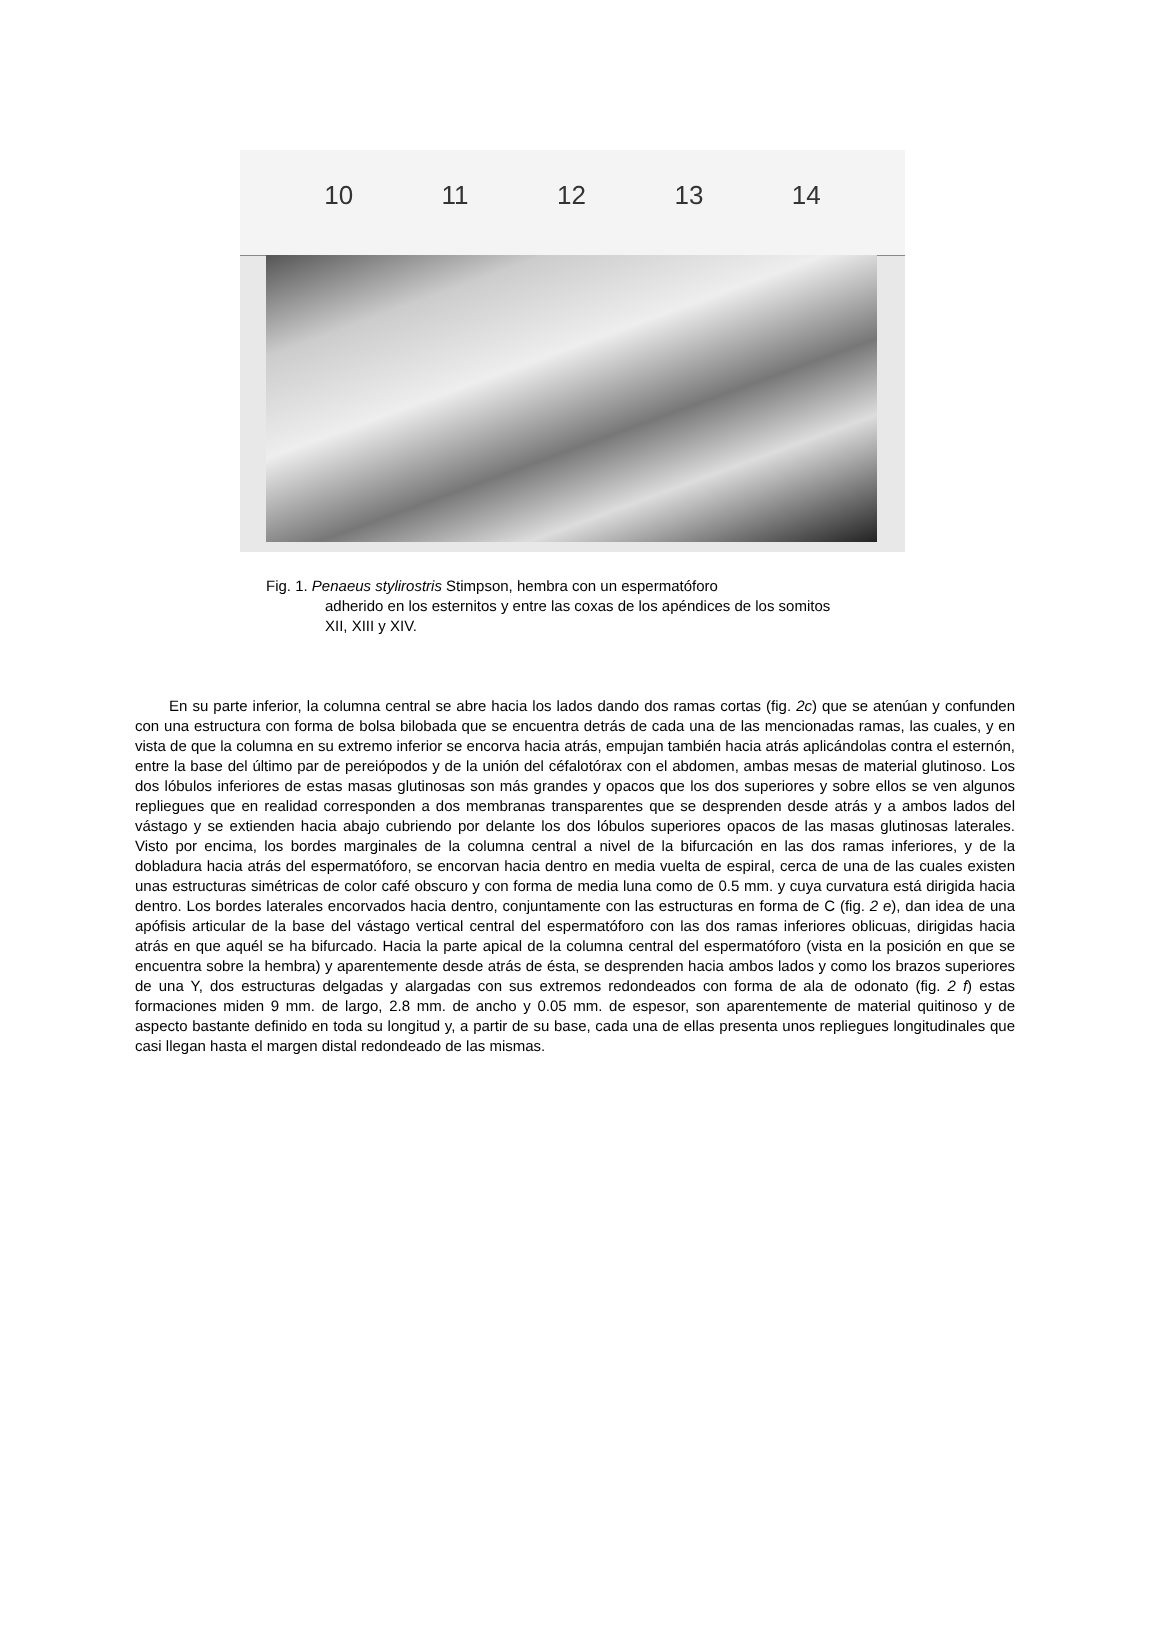10 11 12 13 14
Fig. 1. Penaeus stylirostris Stimpson, hembra con un espermatóforo
adherido en los esternitos y entre las coxas de los apéndices de los somitos XII, XIII y XIV.
En su parte inferior, la columna central se abre hacia los lados dando dos ramas cortas (fig. 2c) que se atenúan y confunden con una estructura con forma de bolsa bilobada que se encuentra detrás de cada una de las mencionadas ramas, las cuales, y en vista de que la columna en su extremo inferior se encorva hacia atrás, empujan también hacia atrás aplicándolas contra el esternón, entre la base del último par de pereiópodos y de la unión del céfalotórax con el abdomen, ambas mesas de material glutinoso. Los dos lóbulos inferiores de estas masas glutinosas son más grandes y opacos que los dos superiores y sobre ellos se ven algunos repliegues que en realidad corresponden a dos membranas transparentes que se desprenden desde atrás y a ambos lados del vástago y se extienden hacia abajo cubriendo por delante los dos lóbulos superiores opacos de las masas glutinosas laterales. Visto por encima, los bordes marginales de la columna central a nivel de la bifurcación en las dos ramas inferiores, y de la dobladura hacia atrás del espermatóforo, se encorvan hacia dentro en media vuelta de espiral, cerca de una de las cuales existen unas estructuras simétricas de color café obscuro y con forma de media luna como de 0.5 mm. y cuya curvatura está dirigida hacia dentro. Los bordes laterales encorvados hacia dentro, conjuntamente con las estructuras en forma de C (fig. 2 e), dan idea de una apófisis articular de la base del vástago vertical central del espermatóforo con las dos ramas inferiores oblicuas, dirigidas hacia atrás en que aquél se ha bifurcado. Hacia la parte apical de la columna central del espermatóforo (vista en la posición en que se encuentra sobre la hembra) y aparentemente desde atrás de ésta, se desprenden hacia ambos lados y como los brazos superiores de una Y, dos estructuras delgadas y alargadas con sus extremos redondeados con forma de ala de odonato (fig. 2 f) estas formaciones miden 9 mm. de largo, 2.8 mm. de ancho y 0.05 mm. de espesor, son aparentemente de material quitinoso y de aspecto bastante definido en toda su longitud y, a partir de su base, cada una de ellas presenta unos repliegues longitudinales que casi llegan hasta el margen distal redondeado de las mismas.